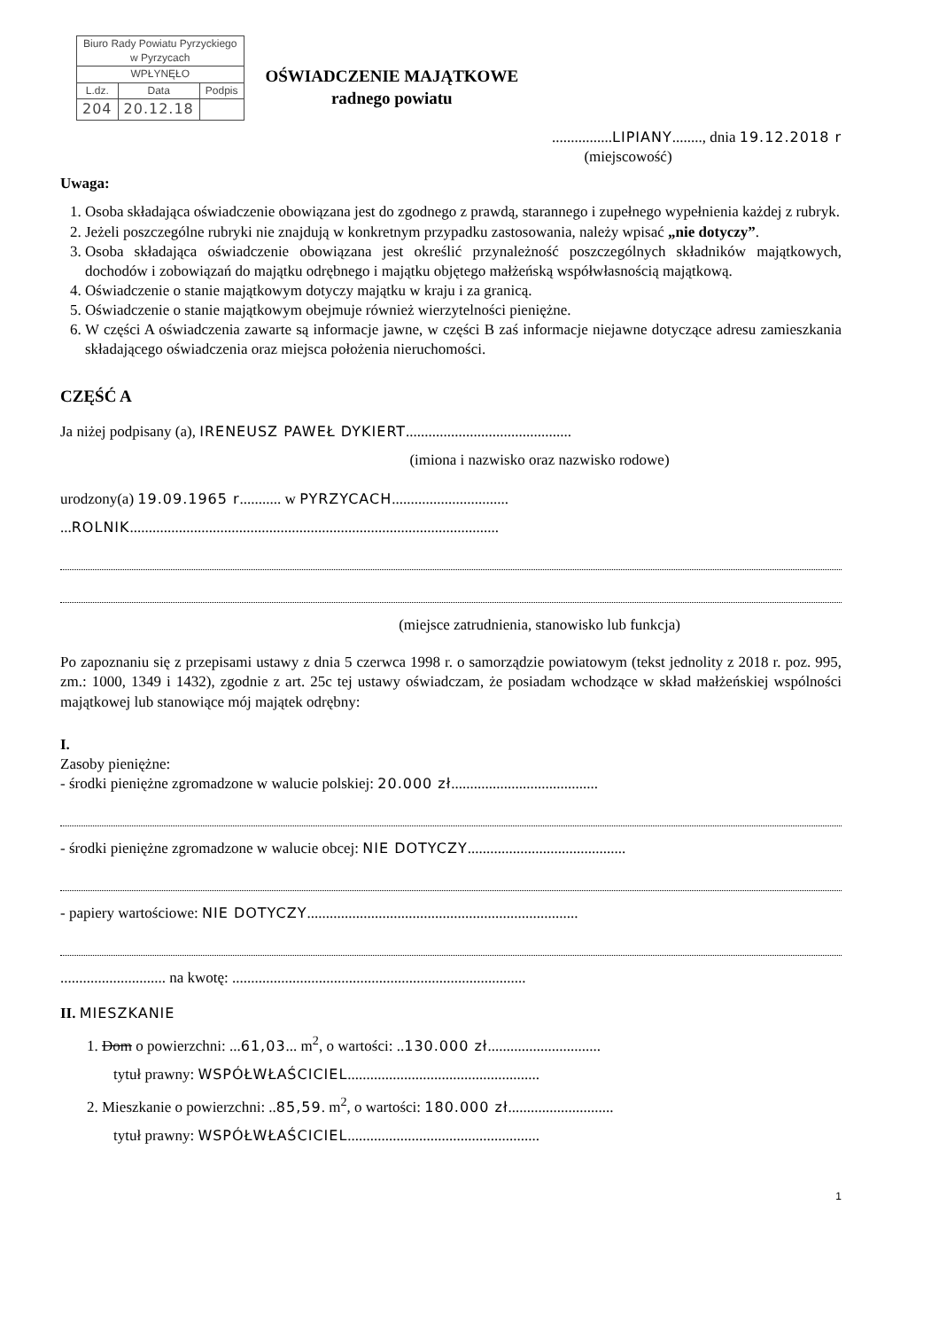| Biuro Rady Powiatu Pyrzyckiego w Pyrzycach | | |
| WPŁYNĘŁO | | |
| L.dz. | Data | Podpis |
| 204 | 20.12.18 | |
OŚWIADCZENIE MAJĄTKOWE
radnego powiatu
................LIPIANY........, dnia 19.12.2018 r
(miejscowość)
Uwaga:
1. Osoba składająca oświadczenie obowiązana jest do zgodnego z prawdą, starannego i zupełnego wypełnienia każdej z rubryk.
2. Jeżeli poszczególne rubryki nie znajdują w konkretnym przypadku zastosowania, należy wpisać „nie dotyczy”.
3. Osoba składająca oświadczenie obowiązana jest określić przynależność poszczególnych składników majątkowych, dochodów i zobowiązań do majątku odrębnego i majątku objętego małżeńską współwłasnością majątkową.
4. Oświadczenie o stanie majątkowym dotyczy majątku w kraju i za granicą.
5. Oświadczenie o stanie majątkowym obejmuje również wierzytelności pieniężne.
6. W części A oświadczenia zawarte są informacje jawne, w części B zaś informacje niejawne dotyczące adresu zamieszkania składającego oświadczenia oraz miejsca położenia nieruchomości.
CZĘŚĆ A
Ja niżej podpisany (a), IRENEUSZ PAWEŁ DYKIERT............................................
(imiona i nazwisko oraz nazwisko rodowe)
urodzony(a) 19.09.1965 r........... w PYRZYCACH...............................
...ROLNIK..................................................................................................
(miejsce zatrudnienia, stanowisko lub funkcja)
Po zapoznaniu się z przepisami ustawy z dnia 5 czerwca 1998 r. o samorządzie powiatowym (tekst jednolity z 2018 r. poz. 995, zm.: 1000, 1349 i 1432), zgodnie z art. 25c tej ustawy oświadczam, że posiadam wchodzące w skład małżeńskiej wspólności majątkowej lub stanowiące mój majątek odrębny:
I.
Zasoby pieniężne:
- środki pieniężne zgromadzone w walucie polskiej: 20.000 zł.......................................
- środki pieniężne zgromadzone w walucie obcej: NIE DOTYCZY..........................................
- papiery wartościowe: NIE DOTYCZY........................................................................
............................ na kwotę: ..............................................................................
II. MIESZKANIE
1. Dom o powierzchni: ...61,03... m<sup>2</sup>, o wartości: ..130.000 zł..............................
tytuł prawny: WSPÓŁWŁAŚCICIEL...................................................
2. Mieszkanie o powierzchni: ..85,59. m<sup>2</sup>, o wartości: 180.000 zł............................
tytuł prawny: WSPÓŁWŁAŚCICIEL...................................................
1